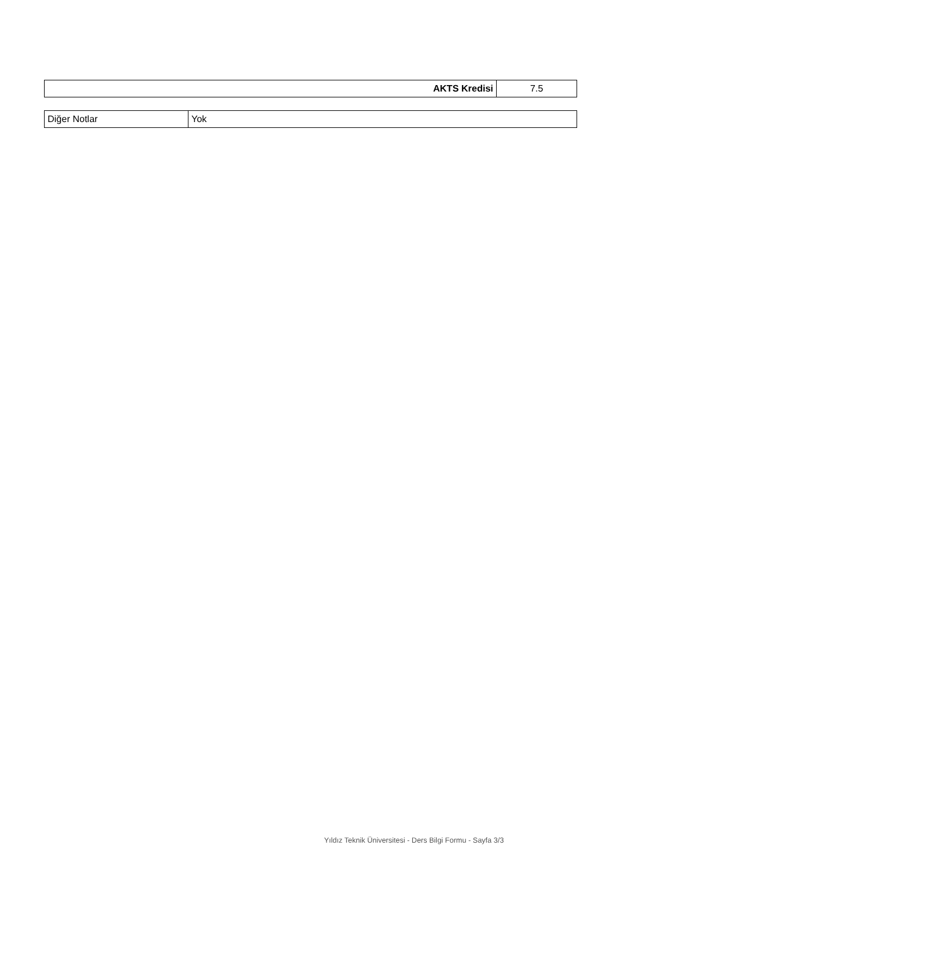| AKTS Kredisi | 7.5 |
| Diğer Notlar | Yok |
Yıldız Teknik Üniversitesi - Ders Bilgi Formu - Sayfa 3/3